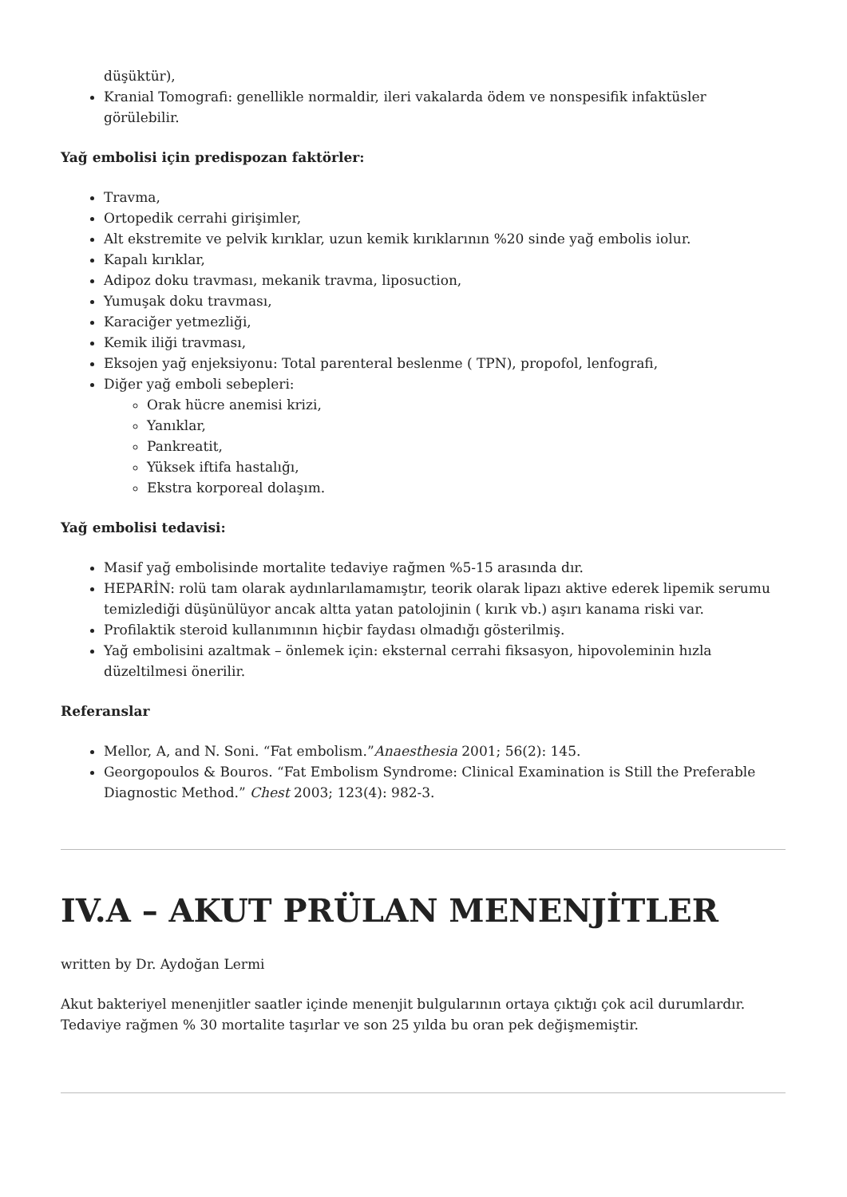düşüktür),
Kranial Tomografi: genellikle normaldir, ileri vakalarda ödem ve nonspesifik infaktüsler görülebilir.
Yağ embolisi için predispozan faktörler:
Travma,
Ortopedik cerrahi girişimler,
Alt ekstremite ve pelvik kırıklar, uzun kemik kırıklarının %20 sinde yağ embolis iolur.
Kapalı kırıklar,
Adipoz doku travması, mekanik travma, liposuction,
Yumuşak doku travması,
Karaciğer yetmezliği,
Kemik iliği travması,
Eksojen yağ enjeksiyonu: Total parenteral beslenme ( TPN), propofol, lenfografi,
Diğer yağ emboli sebepleri:
Orak hücre anemisi krizi,
Yanıklar,
Pankreatit,
Yüksek iftifa hastalığı,
Ekstra korporeal dolaşım.
Yağ embolisi tedavisi:
Masif yağ embolisinde mortalite tedaviye rağmen %5-15 arasında dır.
HEPARİN: rolü tam olarak aydınlarılamamıştır, teorik olarak lipazı aktive ederek lipemik serumu temizlediği düşünülüyor ancak altta yatan patolojinin ( kırık vb.) aşırı kanama riski var.
Profilaktik steroid kullanımının hiçbir faydası olmadığı gösterilmiş.
Yağ embolisini azaltmak – önlemek için: eksternal cerrahi fiksasyon, hipovoleminin hızla düzeltilmesi önerilir.
Referanslar
Mellor, A, and N. Soni. “Fat embolism.”Anaesthesia 2001; 56(2): 145.
Georgopoulos & Bouros. “Fat Embolism Syndrome: Clinical Examination is Still the Preferable Diagnostic Method.” Chest 2003; 123(4): 982-3.
IV.A – AKUT PRÜLAN MENENJİTLER
written by Dr. Aydoğan Lermi
Akut bakteriyel menenjitler saatler içinde menenjit bulgularının ortaya çıktığı çok acil durumlardır. Tedaviye rağmen % 30 mortalite taşırlar ve son 25 yılda bu oran pek değişmemiştir.